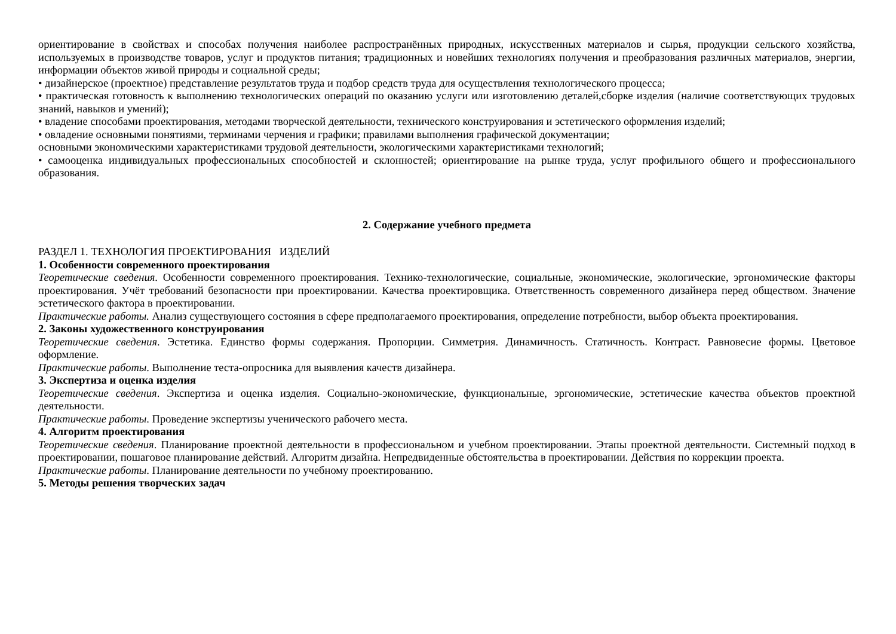ориентирование в свойствах и способах получения наиболее распространённых природных, искусственных материалов и сырья, продукции сельского хозяйства, используемых в производстве товаров, услуг и продуктов питания; традиционных и новейших технологиях получения и преобразования различных материалов, энергии, информации объектов живой природы и социальной среды;
• дизайнерское (проектное) представление результатов труда и подбор средств труда для осуществления технологического процесса;
• практическая готовность к выполнению технологических операций по оказанию услуги или изготовлению деталей,сборке изделия (наличие соответствующих трудовых знаний, навыков и умений);
• владение способами проектирования, методами творческой деятельности, технического конструирования и эстетического оформления изделий;
• овладение основными понятиями, терминами черчения и графики; правилами выполнения графической документации;
основными экономическими характеристиками трудовой деятельности, экологическими характеристиками технологий;
• самооценка индивидуальных профессиональных способностей и склонностей; ориентирование на рынке труда, услуг профильного общего и профессионального образования.
2. Содержание учебного предмета
РАЗДЕЛ 1. ТЕХНОЛОГИЯ ПРОЕКТИРОВАНИЯ ИЗДЕЛИЙ
1. Особенности современного проектирования
Теоретические сведения. Особенности современного проектирования. Технико-технологические, социальные, экономические, экологические, эргономические факторы проектирования. Учёт требований безопасности при проектировании. Качества проектировщика. Ответственность современного дизайнера перед обществом. Значение эстетического фактора в проектировании.
Практические работы. Анализ существующего состояния в сфере предполагаемого проектирования, определение потребности, выбор объекта проектирования.
2. Законы художественного конструирования
Теоретические сведения. Эстетика. Единство формы содержания. Пропорции. Симметрия. Динамичность. Статичность. Контраст. Равновесие формы. Цветовое оформление.
Практические работы. Выполнение теста-опросника для выявления качеств дизайнера.
3. Экспертиза и оценка изделия
Теоретические сведения. Экспертиза и оценка изделия. Социально-экономические, функциональные, эргономические, эстетические качества объектов проектной деятельности.
Практические работы. Проведение экспертизы ученического рабочего места.
4. Алгоритм проектирования
Теоретические сведения. Планирование проектной деятельности в профессиональном и учебном проектировании. Этапы проектной деятельности. Системный подход в проектировании, пошаговое планирование действий. Алгоритм дизайна. Непредвиденные обстоятельства в проектировании. Действия по коррекции проекта.
Практические работы. Планирование деятельности по учебному проектированию.
5. Методы решения творческих задач